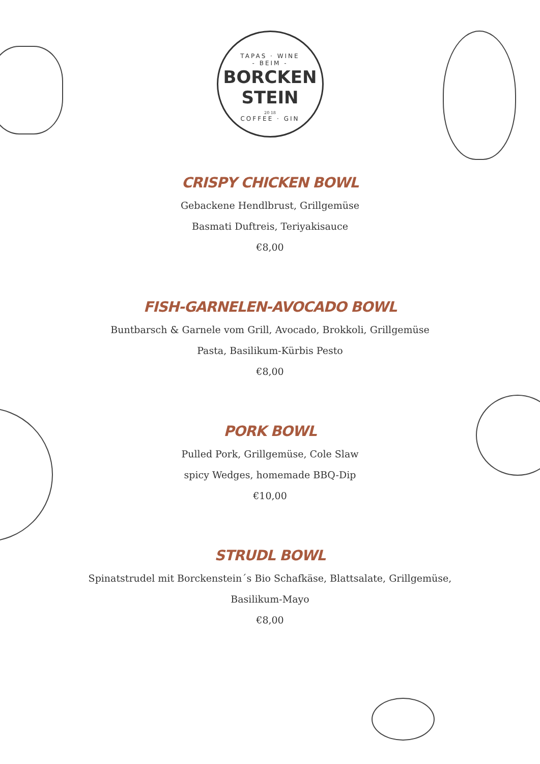TAPAS · WINE
- BEIM -
BORCKEN
STEIN
20 18
COFFEE · GIN
CRISPY CHICKEN BOWL
Gebackene Hendlbrust, Grillgemüse
Basmati Duftreis, Teriyakisauce
€8,00
FISH-GARNELEN-AVOCADO BOWL
Buntbarsch & Garnele vom Grill, Avocado, Brokkoli, Grillgemüse
Pasta, Basilikum-Kürbis Pesto
€8,00
PORK BOWL
Pulled Pork, Grillgemüse, Cole Slaw
spicy Wedges, homemade BBQ-Dip
€10,00
STRUDL BOWL
Spinatstrudel mit Borckenstein´s Bio Schafkäse, Blattsalate, Grillgemüse,
Basilikum-Mayo
€8,00